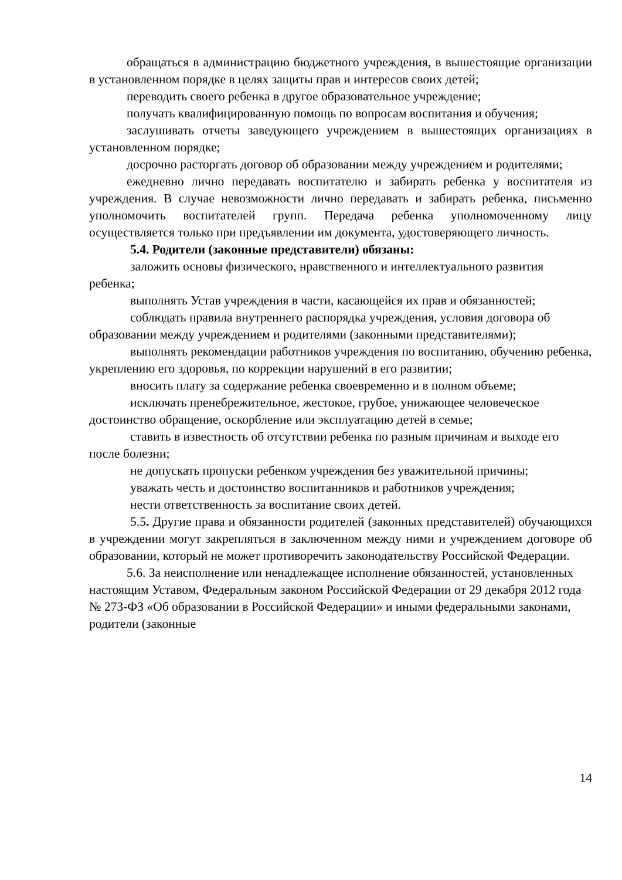обращаться в администрацию бюджетного учреждения, в вышестоящие организации в установленном порядке в целях защиты прав и интересов своих детей;
переводить своего ребенка в другое образовательное учреждение;
получать квалифицированную помощь по вопросам воспитания и обучения;
заслушивать отчеты заведующего учреждением в вышестоящих организациях в установленном порядке;
досрочно расторгать договор об образовании между учреждением и родителями;
ежедневно лично передавать воспитателю и забирать ребенка у воспитателя из учреждения. В случае невозможности лично передавать и забирать ребенка, письменно уполномочить воспитателей групп. Передача ребенка уполномоченному лицу осуществляется только при предъявлении им документа, удостоверяющего личность.
5.4. Родители (законные представители) обязаны:
заложить основы физического, нравственного и интеллектуального развития ребенка;
выполнять Устав учреждения в части, касающейся их прав и обязанностей;
соблюдать правила внутреннего распорядка учреждения, условия договора об образовании между учреждением и родителями (законными представителями);
выполнять рекомендации работников учреждения по воспитанию, обучению ребенка, укреплению его здоровья, по коррекции нарушений в его развитии;
вносить плату за содержание ребенка своевременно и в полном объеме;
исключать пренебрежительное, жестокое, грубое, унижающее человеческое достоинство обращение, оскорбление или эксплуатацию детей в семье;
ставить в известность об отсутствии ребенка по разным причинам и выходе его после болезни;
не допускать пропуски ребенком учреждения без уважительной причины;
уважать честь и достоинство воспитанников и работников учреждения;
нести ответственность за воспитание своих детей.
5.5. Другие права и обязанности родителей (законных представителей) обучающихся в учреждении могут закрепляться в заключенном между ними и учреждением договоре об образовании, который не может противоречить законодательству Российской Федерации.
5.6. За неисполнение или ненадлежащее исполнение обязанностей, установленных настоящим Уставом, Федеральным законом Российской Федерации от 29 декабря 2012 года № 273-ФЗ «Об образовании в Российской Федерации» и иными федеральными законами, родители (законные
14